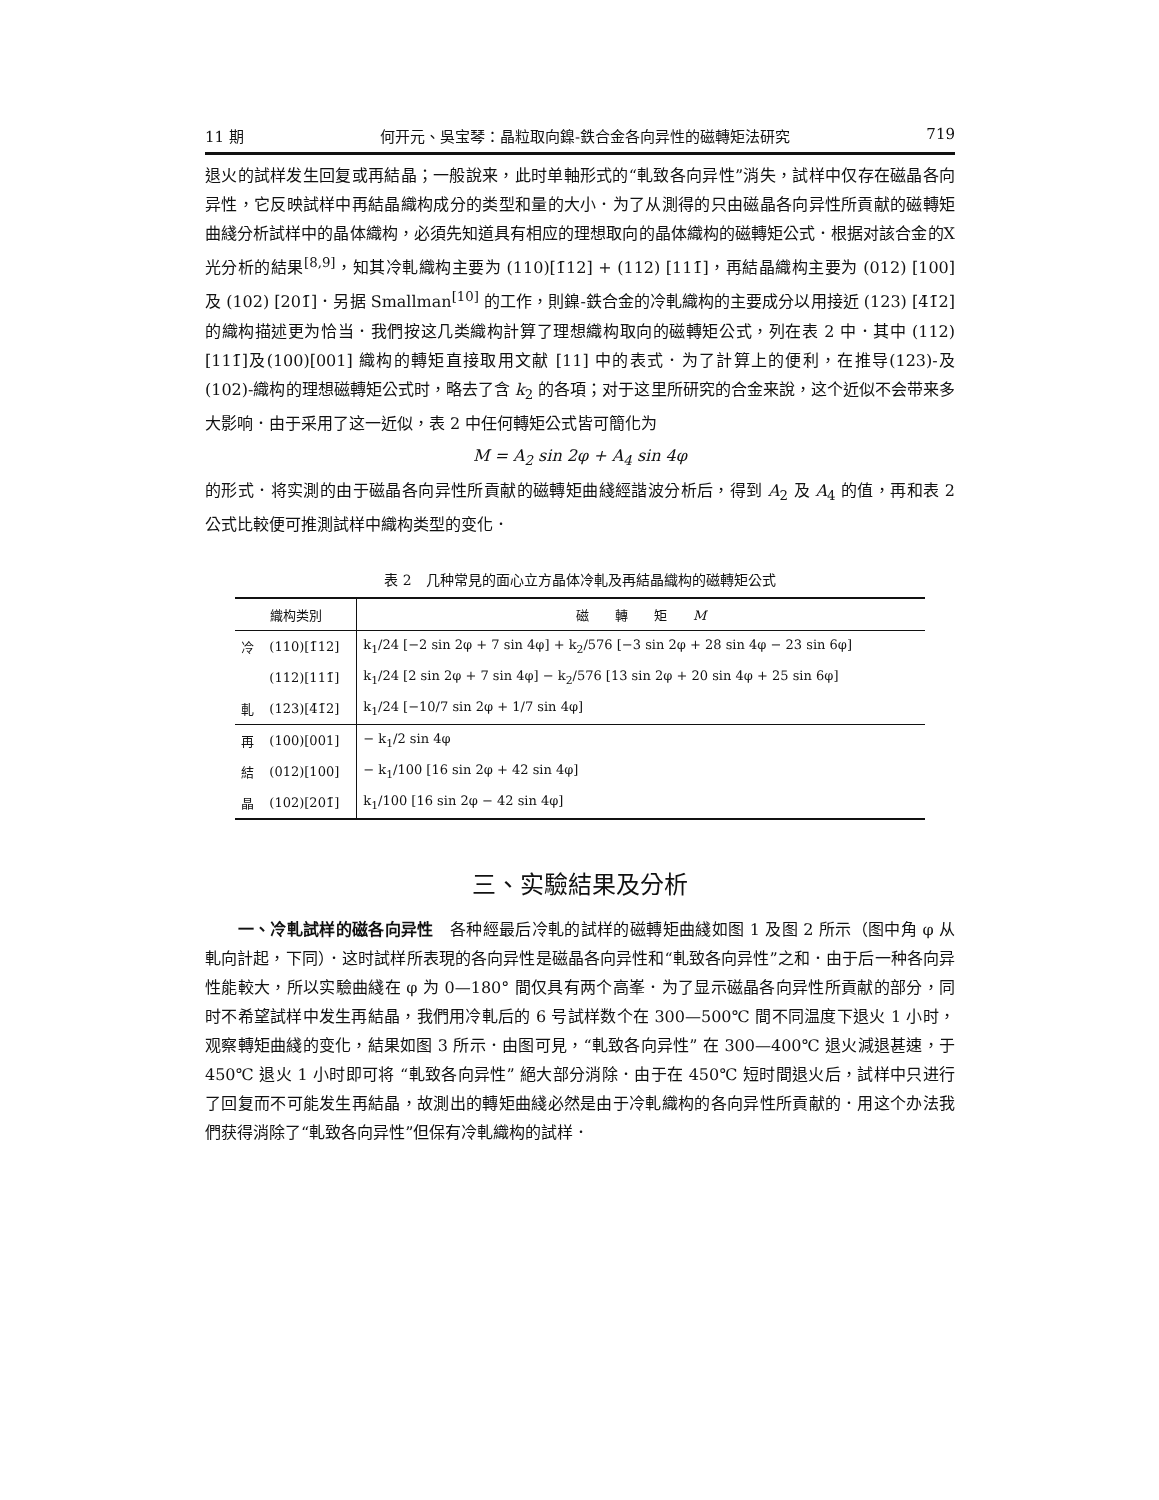11 期 何开元、吳宝琴：晶粒取向鎳-鉄合金各向异性的磁轉矩法研究 719
退火的試样发生回复或再結晶；一般說来，此时单軸形式的“軋致各向异性”消失，試样中仅存在磁晶各向异性，它反映試样中再結晶織构成分的类型和量的大小．为了从測得的只由磁晶各向异性所貢献的磁轉矩曲綫分析試样中的晶体織构，必須先知道具有相应的理想取向的晶体織构的磁轉矩公式．根据对該合金的X光分析的結果<sup>[8,9]</sup>，知其冷軋織构主要为 (110)[1̄12] + (112) [111̄]，再結晶織构主要为 (012) [100] 及 (102) [201̄]．另据 Smallman<sup>[10]</sup> 的工作，則鎳-鉄合金的冷軋織构的主要成分以用接近 (123) [4̄1̄2] 的織构描述更为恰当．我們按这几类織构計算了理想織构取向的磁轉矩公式，列在表 2 中．其中 (112)[111̄]及(100)[001] 織构的轉矩直接取用文献 [11] 中的表式．为了計算上的便利，在推导(123)-及(102)-織构的理想磁轉矩公式时，略去了含 k<sub>2</sub> 的各項；对于这里所研究的合金来說，这个近似不会带来多大影响．由于采用了这一近似，表 2 中任何轉矩公式皆可簡化为
M = A<sub>2</sub> sin 2φ + A<sub>4</sub> sin 4φ
的形式．将实測的由于磁晶各向异性所貢献的磁轉矩曲綫經諧波分析后，得到 A<sub>2</sub> 及 A<sub>4</sub> 的值，再和表 2 公式比較便可推測試样中織构类型的变化．
表 2　几种常見的面心立方晶体冷軋及再結晶織构的磁轉矩公式
| 織构类別 | | 磁 轉 矩 M |
| --- | --- | --- |
| 冷 | (110)[1̄12] | k<sub>1</sub>/24 [−2 sin 2φ + 7 sin 4φ] + k<sub>2</sub>/576 [−3 sin 2φ + 28 sin 4φ − 23 sin 6φ] |
| | (112)[111̄] | k<sub>1</sub>/24 [2 sin 2φ + 7 sin 4φ] − k<sub>2</sub>/576 [13 sin 2φ + 20 sin 4φ + 25 sin 6φ] |
| 軋 | (123)[4̄1̄2] | k<sub>1</sub>/24 [−10/7 sin 2φ + 1/7 sin 4φ] |
| 再 | (100)[001] | − k<sub>1</sub>/2 sin 4φ |
| 結 | (012)[100] | − k<sub>1</sub>/100 [16 sin 2φ + 42 sin 4φ] |
| 晶 | (102)[201̄] | k<sub>1</sub>/100 [16 sin 2φ − 42 sin 4φ] |
三、实驗結果及分析
　　一、冷軋試样的磁各向异性　各种經最后冷軋的試样的磁轉矩曲綫如图 1 及图 2 所示（图中角 φ 从軋向計起，下同）．这时試样所表現的各向异性是磁晶各向异性和“軋致各向异性”之和．由于后一种各向异性能較大，所以实驗曲綫在 φ 为 0—180° 間仅具有两个高峯．为了显示磁晶各向异性所貢献的部分，同时不希望試样中发生再結晶，我們用冷軋后的 6 号試样数个在 300—500℃ 間不同温度下退火 1 小时，观察轉矩曲綫的变化，結果如图 3 所示．由图可見，“軋致各向异性” 在 300—400℃ 退火減退甚速，于 450℃ 退火 1 小时即可将 “軋致各向异性” 絕大部分消除．由于在 450℃ 短时間退火后，試样中只进行了回复而不可能发生再結晶，故測出的轉矩曲綫必然是由于冷軋織构的各向异性所貢献的．用这个办法我們获得消除了“軋致各向异性”但保有冷軋織构的試样．